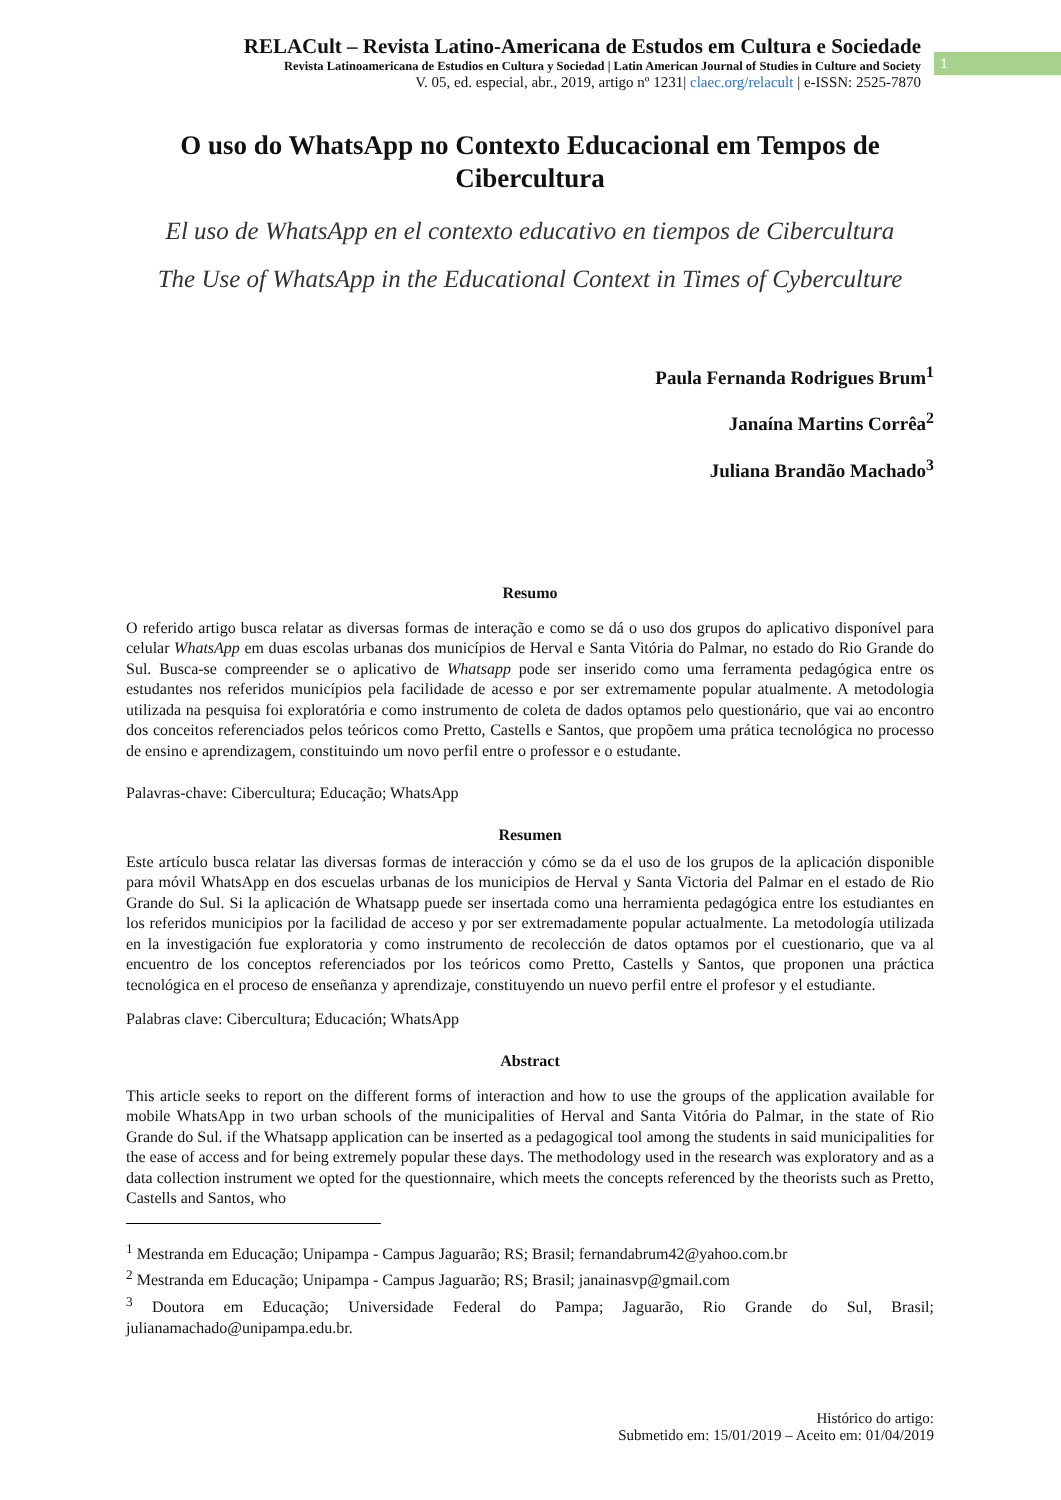RELACult – Revista Latino-Americana de Estudos em Cultura e Sociedade
Revista Latinoamericana de Estudios en Cultura y Sociedad | Latin American Journal of Studies in Culture and Society
V. 05, ed. especial, abr., 2019, artigo nº 1231| claec.org/relacult | e-ISSN: 2525-7870
1
O uso do WhatsApp no Contexto Educacional em Tempos de Cibercultura
El uso de WhatsApp en el contexto educativo en tiempos de Cibercultura
The Use of WhatsApp in the Educational Context in Times of Cyberculture
Paula Fernanda Rodrigues Brum<sup>1</sup>
Janaína Martins Corrêa<sup>2</sup>
Juliana Brandão Machado<sup>3</sup>
Resumo
O referido artigo busca relatar as diversas formas de interação e como se dá o uso dos grupos do aplicativo disponível para celular WhatsApp em duas escolas urbanas dos municípios de Herval e Santa Vitória do Palmar, no estado do Rio Grande do Sul. Busca-se compreender se o aplicativo de Whatsapp pode ser inserido como uma ferramenta pedagógica entre os estudantes nos referidos municípios pela facilidade de acesso e por ser extremamente popular atualmente. A metodologia utilizada na pesquisa foi exploratória e como instrumento de coleta de dados optamos pelo questionário, que vai ao encontro dos conceitos referenciados pelos teóricos como Pretto, Castells e Santos, que propõem uma prática tecnológica no processo de ensino e aprendizagem, constituindo um novo perfil entre o professor e o estudante.
Palavras-chave: Cibercultura; Educação; WhatsApp
Resumen
Este artículo busca relatar las diversas formas de interacción y cómo se da el uso de los grupos de la aplicación disponible para móvil WhatsApp en dos escuelas urbanas de los municipios de Herval y Santa Victoria del Palmar en el estado de Rio Grande do Sul. Si la aplicación de Whatsapp puede ser insertada como una herramienta pedagógica entre los estudiantes en los referidos municipios por la facilidad de acceso y por ser extremadamente popular actualmente. La metodología utilizada en la investigación fue exploratoria y como instrumento de recolección de datos optamos por el cuestionario, que va al encuentro de los conceptos referenciados por los teóricos como Pretto, Castells y Santos, que proponen una práctica tecnológica en el proceso de enseñanza y aprendizaje, constituyendo un nuevo perfil entre el profesor y el estudiante.
Palabras clave: Cibercultura; Educación; WhatsApp
Abstract
This article seeks to report on the different forms of interaction and how to use the groups of the application available for mobile WhatsApp in two urban schools of the municipalities of Herval and Santa Vitória do Palmar, in the state of Rio Grande do Sul. if the Whatsapp application can be inserted as a pedagogical tool among the students in said municipalities for the ease of access and for being extremely popular these days. The methodology used in the research was exploratory and as a data collection instrument we opted for the questionnaire, which meets the concepts referenced by the theorists such as Pretto, Castells and Santos, who
<sup>1</sup> Mestranda em Educação; Unipampa - Campus Jaguarão; RS; Brasil; fernandabrum42@yahoo.com.br
<sup>2</sup> Mestranda em Educação; Unipampa - Campus Jaguarão; RS; Brasil; janainasvp@gmail.com
<sup>3</sup> Doutora em Educação; Universidade Federal do Pampa; Jaguarão, Rio Grande do Sul, Brasil; julianamachado@unipampa.edu.br.
Histórico do artigo:
Submetido em: 15/01/2019 – Aceito em: 01/04/2019